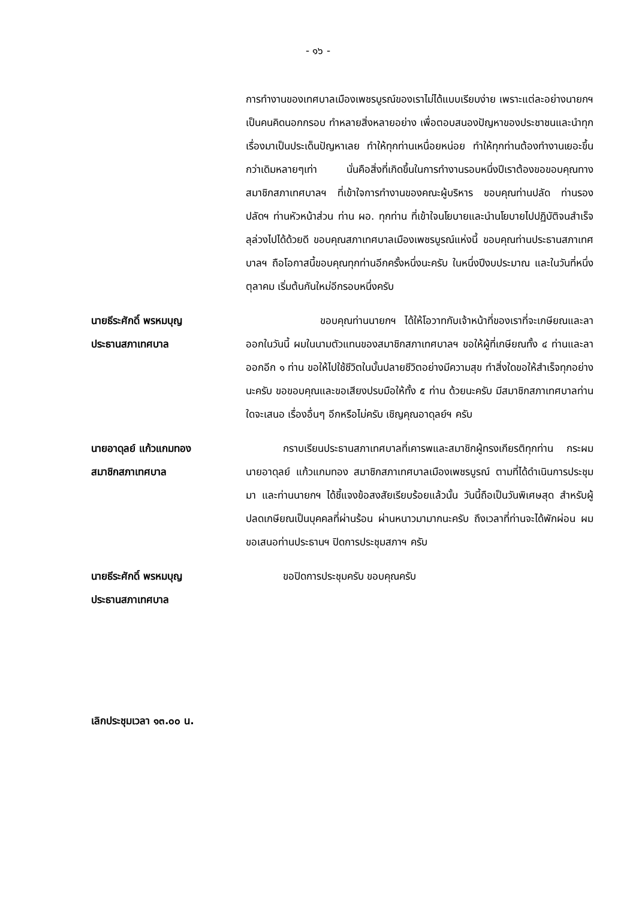- ๑๖ -
การทำงานของเทศบาลเมืองเพชรบูรณ์ของเราไม่ได้แบบเรียบง่าย เพราะแต่ละอย่างนายกฯ เป็นคนคิดนอกกรอบ ทำหลายสิ่งหลายอย่าง เพื่อตอบสนองปัญหาของประชาชนและนำทุกเรื่องมาเป็นประเด็นปัญหาเลย ทำให้ทุกท่านเหนื่อยหน่อย ทำให้ทุกท่านต้องทำงานเยอะขึ้นกว่าเดิมหลายๆเท่า นั่นคือสิ่งที่เกิดขึ้นในการทำงานรอบหนึ่งปีเราต้องขอขอบคุณทางสมาชิกสภาเทศบาลฯ ที่เข้าใจการทำงานของคณะผู้บริหาร ขอบคุณท่านปลัด ท่านรองปลัดฯ ท่านหัวหน้าส่วน ท่าน ผอ. ทุกท่าน ที่เข้าใจนโยบายและนำนโยบายไปปฏิบัติจนสำเร็จลุล่วงไปได้ด้วยดี ขอบคุณสภาเทศบาลเมืองเพชรบูรณ์แห่งนี้ ขอบคุณท่านประธานสภาเทศบาลฯ ถือโอกาสนี้ขอบคุณทุกท่านอีกครั้งหนึ่งนะครับ ในหนึ่งปีงบประมาณ และในวันที่หนึ่งตุลาคม เริ่มต้นกันใหม่อีกรอบหนึ่งครับ
นายธีระศักดิ์ พรหมบุญ
ประธานสภาเทศบาล
ขอบคุณท่านนายกฯ ได้ให้โอวาทกับเจ้าหน้าที่ของเราที่จะเกษียณและลาออกในวันนี้ ผมในนามตัวแทนของสมาชิกสภาเทศบาลฯ ขอให้ผู้ที่เกษียณทั้ง ๔ ท่านและลาออกอีก ๑ ท่าน ขอให้ไปใช้ชีวิตในบั้นปลายชีวิตอย่างมีความสุข ทำสิ่งใดขอให้สำเร็จทุกอย่างนะครับ ขอขอบคุณและขอเสียงปรบมือให้ทั้ง ๕ ท่าน ด้วยนะครับ มีสมาชิกสภาเทศบาลท่านใดจะเสนอ เรื่องอื่นๆ อีกหรือไม่ครับ เชิญคุณอาดุลย์ฯ ครับ
นายอาดุลย์ แก้วแกมทอง
สมาชิกสภาเทศบาล
กราบเรียนประธานสภาเทศบาลที่เคารพและสมาชิกผู้ทรงเกียรติทุกท่าน กระผมนายอาดุลย์ แก้วแกมทอง สมาชิกสภาเทศบาลเมืองเพชรบูรณ์ ตามที่ได้ดำเนินการประชุมมา และท่านนายกฯ ได้ชี้แจงข้อสงสัยเรียบร้อยแล้วนั้น วันนี้ถือเป็นวันพิเศษสุด สำหรับผู้ปลดเกษียณเป็นบุคคลที่ผ่านร้อน ผ่านหนาวมามากนะครับ ถึงเวลาที่ท่านจะได้พักผ่อน ผมขอเสนอท่านประธานฯ ปิดการประชุมสภาฯ ครับ
นายธีระศักดิ์ พรหมบุญ
ประธานสภาเทศบาล
ขอปิดการประชุมครับ ขอบคุณครับ
เลิกประชุมเวลา ๑๓.๐๐ น.